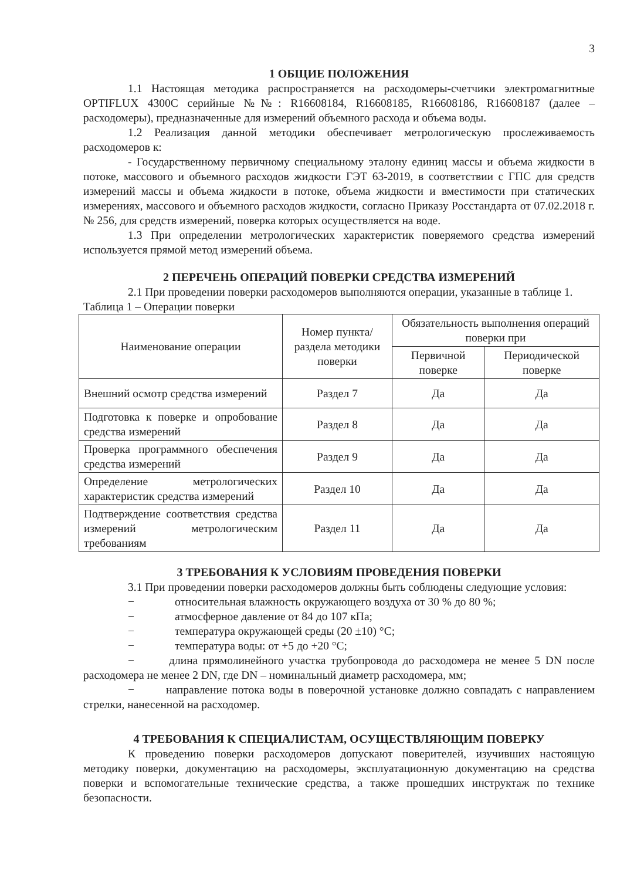3
1 ОБЩИЕ ПОЛОЖЕНИЯ
1.1 Настоящая методика распространяется на расходомеры-счетчики электромагнитные OPTIFLUX 4300C серийные №№: R16608184, R16608185, R16608186, R16608187 (далее – расходомеры), предназначенные для измерений объемного расхода и объема воды.
1.2 Реализация данной методики обеспечивает метрологическую прослеживаемость расходомеров к:
- Государственному первичному специальному эталону единиц массы и объема жидкости в потоке, массового и объемного расходов жидкости ГЭТ 63-2019, в соответствии с ГПС для средств измерений массы и объема жидкости в потоке, объема жидкости и вместимости при статических измерениях, массового и объемного расходов жидкости, согласно Приказу Росстандарта от 07.02.2018 г. № 256, для средств измерений, поверка которых осуществляется на воде.
1.3 При определении метрологических характеристик поверяемого средства измерений используется прямой метод измерений объема.
2 ПЕРЕЧЕНЬ ОПЕРАЦИЙ ПОВЕРКИ СРЕДСТВА ИЗМЕРЕНИЙ
2.1 При проведении поверки расходомеров выполняются операции, указанные в таблице 1.
Таблица 1 – Операции поверки
| Наименование операции | Номер пункта/раздела методики поверки | Обязательность выполнения операций поверки при | |
| --- | --- | --- | --- |
| | | Первичной поверке | Периодической поверке |
| Внешний осмотр средства измерений | Раздел 7 | Да | Да |
| Подготовка к поверке и опробование средства измерений | Раздел 8 | Да | Да |
| Проверка программного обеспечения средства измерений | Раздел 9 | Да | Да |
| Определение метрологических характеристик средства измерений | Раздел 10 | Да | Да |
| Подтверждение соответствия средства измерений метрологическим требованиям | Раздел 11 | Да | Да |
3 ТРЕБОВАНИЯ К УСЛОВИЯМ ПРОВЕДЕНИЯ ПОВЕРКИ
3.1 При проведении поверки расходомеров должны быть соблюдены следующие условия:
− относительная влажность окружающего воздуха от 30 % до 80 %;
− атмосферное давление от 84 до 107 кПа;
− температура окружающей среды (20 ±10) °С;
− температура воды: от +5 до +20 °С;
− длина прямолинейного участка трубопровода до расходомера не менее 5 DN после расходомера не менее 2 DN, где DN – номинальный диаметр расходомера, мм;
− направление потока воды в поверочной установке должно совпадать с направлением стрелки, нанесенной на расходомер.
4 ТРЕБОВАНИЯ К СПЕЦИАЛИСТАМ, ОСУЩЕСТВЛЯЮЩИМ ПОВЕРКУ
К проведению поверки расходомеров допускают поверителей, изучивших настоящую методику поверки, документацию на расходомеры, эксплуатационную документацию на средства поверки и вспомогательные технические средства, а также прошедших инструктаж по технике безопасности.